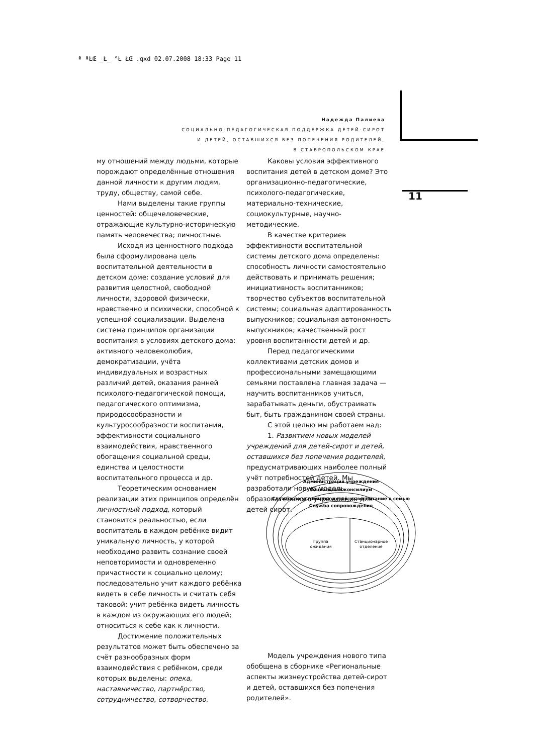ª ªŁŒ _Ł_ °Ł ŁŒ .qxd 02.07.2008 18:33 Page 11
Надежда Палиева
СОЦИАЛЬНО-ПЕДАГОГИЧЕСКАЯ ПОДДЕРЖКА ДЕТЕЙ-СИРОТ
И ДЕТЕЙ, ОСТАВШИХСЯ БЕЗ ПОПЕЧЕНИЯ РОДИТЕЛЕЙ,
В СТАВРОПОЛЬСКОМ КРАЕ
11
му отношений между людьми, которые порождают определённые отношения данной личности к другим людям, труду, обществу, самой себе.
Нами выделены такие группы ценностей: общечеловеческие, отражающие культурно-историческую память человечества; личностные.
Исходя из ценностного подхода была сформулирована цель воспитательной деятельности в детском доме: создание условий для развития целостной, свободной личности, здоровой физически, нравственно и психически, способной к успешной социализации. Выделена система принципов организации воспитания в условиях детского дома: активного человеколюбия, демократизации, учёта индивидуальных и возрастных различий детей, оказания ранней психолого-педагогической помощи, педагогического оптимизма, природосообразности и культуросообразности воспитания, эффективности социального взаимодействия, нравственного обогащения социальной среды, единства и целостности воспитательного процесса и др.
Теоретическим основанием реализации этих принципов определён личностный подход, который становится реальностью, если воспитатель в каждом ребёнке видит уникальную личность, у которой необходимо развить сознание своей неповторимости и одновременно причастности к социально целому; последовательно учит каждого ребёнка видеть в себе личность и считать себя таковой; учит ребёнка видеть личность в каждом из окружающих его людей; относиться к себе как к личности.
Достижение положительных результатов может быть обеспечено за счёт разнообразных форм взаимодействия с ребёнком, среди которых выделены: опека, наставничество, партнёрство, сотрудничество, сотворчество.
Каковы условия эффективного воспитания детей в детском доме? Это организационно-педагогические, психолого-педагогические, материально-технические, социокультурные, научно-методические.
В качестве критериев эффективности воспитательной системы детского дома определены: способность личности самостоятельно действовать и принимать решения; инициативность воспитанников; творчество субъектов воспитательной системы; социальная адаптированность выпускников; социальная автономность выпускников; качественный рост уровня воспитанности детей и др.
Перед педагогическими коллективами детских домов и профессиональными замещающими семьями поставлена главная задача — научить воспитанников учиться, зарабатывать деньги, обустраивать быт, быть гражданином своей страны.
С этой целью мы работаем над:
1. Развитием новых моделей учреждений для детей-сирот и детей, оставшихся без попечения родителей, предусматривающих наиболее полный учёт потребностей детей. Мы разработали новую модель образовательного учреждения для детей сирот.
Модель учреждения нового типа обобщена в сборнике «Региональные аспекты жизнеустройства детей-сирот и детей, оставшихся без попечения родителей».
Администрация учреждения
Социальный консилиум
Служба по устройству детей на воспитание в семью
Служба сопровождения
Группа
ожидания
Станционарное
отделение